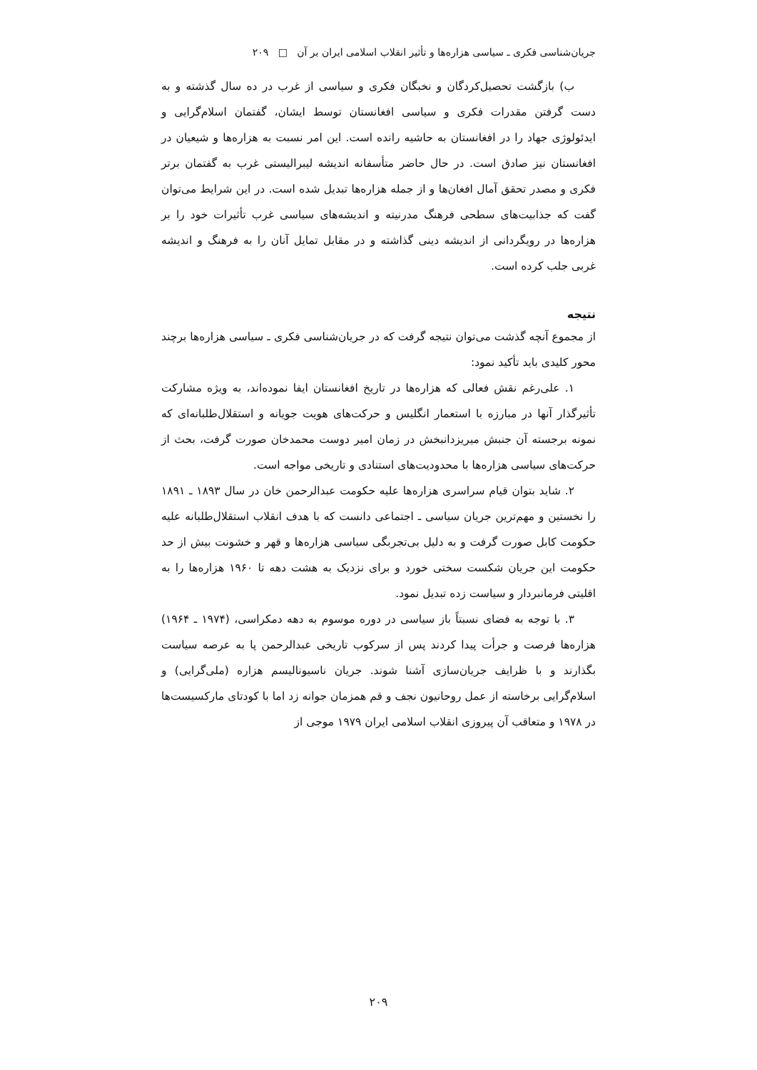جریان‌شناسی فکری ـ سیاسی هزاره‌ها و تأثیر انقلاب اسلامی ایران بر آن □ ۲۰۹
ب) بازگشت تحصیل‌کردگان و نخبگان فکری و سیاسی از غرب در ده سال گذشته و به دست گرفتن مقدرات فکری و سیاسی افغانستان توسط ایشان، گفتمان اسلام‌گرایی و ایدئولوژی جهاد را در افغانستان به حاشیه رانده است. این امر نسبت به هزاره‌ها و شیعیان در افغانستان نیز صادق است. در حال حاضر متأسفانه اندیشه لیبرالیستی غرب به گفتمان برتر فکری و مصدر تحقق آمال افغان‌ها و از جمله هزاره‌ها تبدیل شده است. در این شرایط می‌توان گفت که جذابیت‌های سطحی فرهنگ مدرنیته و اندیشه‌های سیاسی غرب تأثیرات خود را بر هزاره‌ها در رویگردانی از اندیشه دینی گذاشته و در مقابل تمایل آنان را به فرهنگ و اندیشه غربی جلب کرده است.
نتیجه
از مجموع آنچه گذشت می‌توان نتیجه گرفت که در جریان‌شناسی فکری ـ سیاسی هزاره‌ها برچند محور کلیدی باید تأکید نمود:
۱. علی‌رغم نقش فعالی که هزاره‌ها در تاریخ افغانستان ایفا نموده‌اند، به ویژه مشارکت تأثیرگذار آنها در مبارزه با استعمار انگلیس و حرکت‌های هویت جویانه و استقلال‌طلبانه‌ای که نمونه برجسته آن جنبش میریزدانبخش در زمان امیر دوست محمدخان صورت گرفت، بحث از حرکت‌های سیاسی هزاره‌ها با محدودیت‌های استنادی و تاریخی مواجه است.
۲. شاید بتوان قیام سراسری هزاره‌ها علیه حکومت عبدالرحمن خان در سال ۱۸۹۳ ـ ۱۸۹۱ را نخستین و مهم‌ترین جریان سیاسی ـ اجتماعی دانست که با هدف انقلاب استقلال‌طلبانه علیه حکومت کابل صورت گرفت و به دلیل بی‌تجربگی سیاسی هزاره‌ها و قهر و خشونت بیش از حد حکومت این جریان شکست سختی خورد و برای نزدیک به هشت دهه تا ۱۹۶۰ هزاره‌ها را به اقلیتی فرمانبردار و سیاست زده تبدیل نمود.
۳. با توجه به فضای نسبتاً باز سیاسی در دوره موسوم به دهه دمکراسی، (۱۹۷۴ ـ ۱۹۶۴) هزاره‌ها فرصت و جرأت پیدا کردند پس از سرکوب تاریخی عبدالرحمن پا به عرصه سیاست بگذارند و با ظرایف جریان‌سازی آشنا شوند. جریان ناسیونالیسم هزاره (ملی‌گرایی) و اسلام‌گرایی برخاسته از عمل روحانیون نجف و قم همزمان جوانه زد اما با کودتای مارکسیست‌ها در ۱۹۷۸ و متعاقب آن پیروزی انقلاب اسلامی ایران ۱۹۷۹ موجی از
۲۰۹